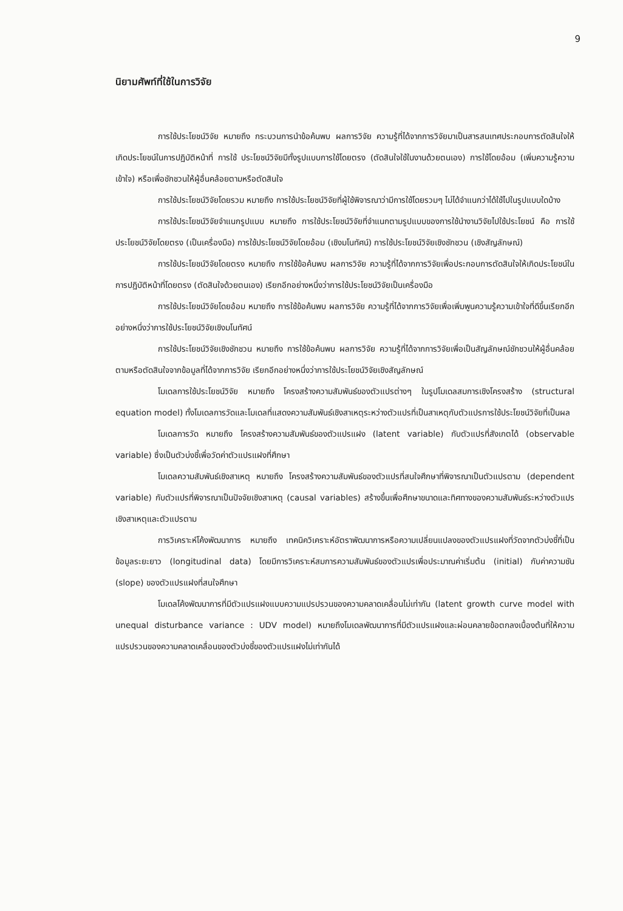9
นิยามศัพท์ที่ใช้ในการวิจัย
การใช้ประโยชน์วิจัย หมายถึง กระบวนการนำข้อค้นพบ ผลการวิจัย ความรู้ที่ได้จากการวิจัยมาเป็นสารสนเทศประกอบการตัดสินใจให้เกิดประโยชน์ในการปฏิบัติหน้าที่ การใช้ ประโยชน์วิจัยมีทั้งรูปแบบการใช้โดยตรง (ตัดสินใจใช้ในงานด้วยตนเอง) การใช้โดยอ้อม (เพิ่มความรู้ความเข้าใจ) หรือเพื่อชักชวนให้ผู้อื่นคล้อยตามหรือตัดสินใจ
การใช้ประโยชน์วิจัยโดยรวม หมายถึง การใช้ประโยชน์วิจัยที่ผู้ใช้พิจารณาว่ามีการใช้โดยรวมๆ ไม่ได้จำแนกว่าได้ใช้ไปในรูปแบบใดบ้าง
การใช้ประโยชน์วิจัยจำแนกรูปแบบ หมายถึง การใช้ประโยชน์วิจัยที่จำแนกตามรูปแบบของการใช้นำงานวิจัยไปใช้ประโยชน์ คือ การใช้ประโยชน์วิจัยโดยตรง (เป็นเครื่องมือ) การใช้ประโยชน์วิจัยโดยอ้อม (เชิงมโนทัศน์) การใช้ประโยชน์วิจัยเชิงชักชวน (เชิงสัญลักษณ์)
การใช้ประโยชน์วิจัยโดยตรง หมายถึง การใช้ข้อค้นพบ ผลการวิจัย ความรู้ที่ได้จากการวิจัยเพื่อประกอบการตัดสินใจให้เกิดประโยชน์ในการปฏิบัติหน้าที่โดยตรง (ตัดสินใจด้วยตนเอง) เรียกอีกอย่างหนึ่งว่าการใช้ประโยชน์วิจัยเป็นเครื่องมือ
การใช้ประโยชน์วิจัยโดยอ้อม หมายถึง การใช้ข้อค้นพบ ผลการวิจัย ความรู้ที่ได้จากการวิจัยเพื่อเพิ่มพูนความรู้ความเข้าใจที่ดีขึ้นเรียกอีกอย่างหนึ่งว่าการใช้ประโยชน์วิจัยเชิงมโนทัศน์
การใช้ประโยชน์วิจัยเชิงชักชวน หมายถึง การใช้ข้อค้นพบ ผลการวิจัย ความรู้ที่ได้จากการวิจัยเพื่อเป็นสัญลักษณ์ชักชวนให้ผู้อื่นคล้อยตามหรือตัดสินใจจากข้อมูลที่ได้จากการวิจัย เรียกอีกอย่างหนึ่งว่าการใช้ประโยชน์วิจัยเชิงสัญลักษณ์
โมเดลการใช้ประโยชน์วิจัย หมายถึง โครงสร้างความสัมพันธ์ของตัวแปรต่างๆ ในรูปโมเดลสมการเชิงโครงสร้าง (structural equation model) ทั้งโมเดลการวัดและโมเดลที่แสดงความสัมพันธ์เชิงสาเหตุระหว่างตัวแปรที่เป็นสาเหตุกับตัวแปรการใช้ประโยชน์วิจัยที่เป็นผล
โมเดลการวัด หมายถึง โครงสร้างความสัมพันธ์ของตัวแปรแฝง (latent variable) กับตัวแปรที่สังเกตได้ (observable variable) ซึ่งเป็นตัวบ่งชี้เพื่อวัดค่าตัวแปรแฝงที่ศึกษา
โมเดลความสัมพันธ์เชิงสาเหตุ หมายถึง โครงสร้างความสัมพันธ์ของตัวแปรที่สนใจศึกษาที่พิจารณาเป็นตัวแปรตาม (dependent variable) กับตัวแปรที่พิจารณาเป็นปัจจัยเชิงสาเหตุ (causal variables) สร้างขึ้นเพื่อศึกษาขนาดและทิศทางของความสัมพันธ์ระหว่างตัวแปรเชิงสาเหตุและตัวแปรตาม
การวิเคราะห์โค้งพัฒนาการ หมายถึง เทคนิควิเคราะห์อัตราพัฒนาการหรือความเปลี่ยนแปลงของตัวแปรแฝงที่วัดจากตัวบ่งชี้ที่เป็นข้อมูลระยะยาว (longitudinal data) โดยมีการวิเคราะห์สมการความสัมพันธ์ของตัวแปรเพื่อประมาณค่าเริ่มต้น (initial) กับค่าความชัน (slope) ของตัวแปรแฝงที่สนใจศึกษา
โมเดลโค้งพัฒนาการที่มีตัวแปรแฝงแบบความแปรปรวนของความคลาดเคลื่อนไม่เท่ากัน (latent growth curve model with unequal disturbance variance : UDV model) หมายถึงโมเดลพัฒนาการที่มีตัวแปรแฝงและผ่อนคลายข้อตกลงเบื้องต้นที่ให้ความแปรปรวนของความคลาดเคลื่อนของตัวบ่งชี้ของตัวแปรแฝงไม่เท่ากันได้